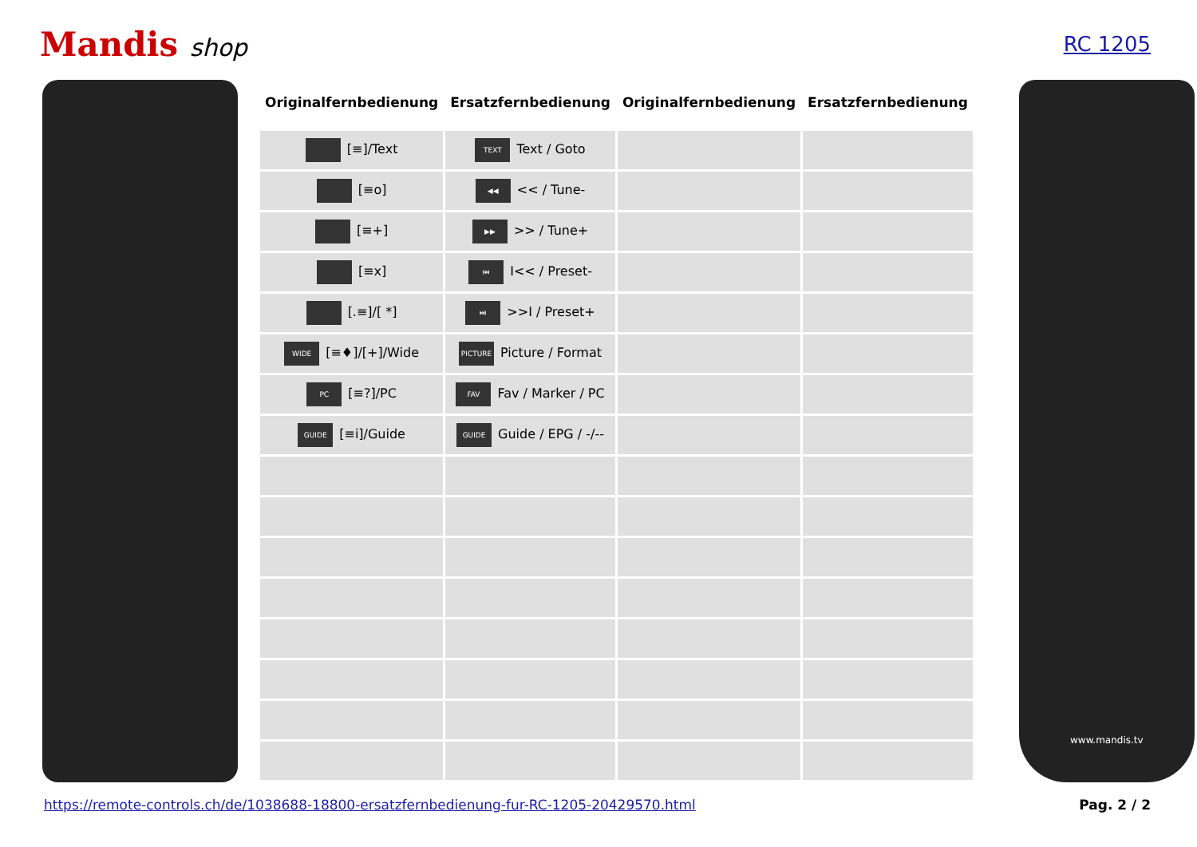Mandis shop
RC 1205
| Originalfernbedienung | Ersatzfernbedienung | Originalfernbedienung | Ersatzfernbedienung |
| --- | --- | --- | --- |
| [≡]/Text | TEXT Text / Goto | | |
| [≡o] | ◀◀ << / Tune- | | |
| [≡+] | ▶▶ >> / Tune+ | | |
| [≡x] | ⏮ I<< / Preset- | | |
| [.≡]/[ *] | ⏭ >>I / Preset+ | | |
| WIDE [≡♦]/[+]/Wide | PICTURE Picture / Format | | |
| PC [≡?]/PC | FAV Fav / Marker / PC | | |
| GUIDE [≡i]/Guide | GUIDE Guide / EPG / -/-- | | |
www.mandis.tv
https://remote-controls.ch/de/1038688-18800-ersatzfernbedienung-fur-RC-1205-20429570.html Pag. 2 / 2